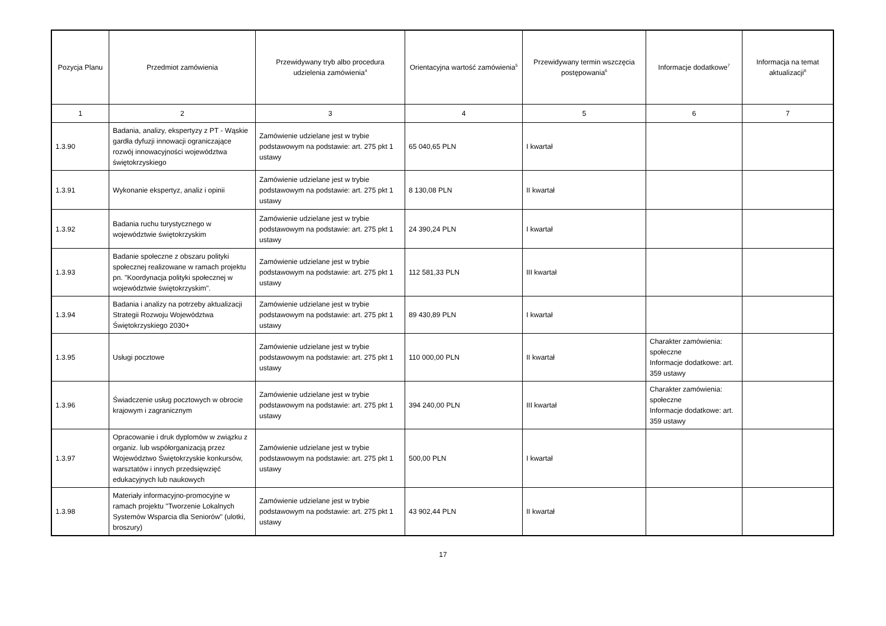| Pozycja Planu | Przedmiot zamówienia | Przewidywany tryb albo procedura udzielenia zamówienia<sup>4</sup> | Orientacyjna wartość zamówienia<sup>5</sup> | Przewidywany termin wszczęcia postępowania<sup>6</sup> | Informacje dodatkowe<sup>7</sup> | Informacja na temat aktualizacji<sup>8</sup> |
| --- | --- | --- | --- | --- | --- | --- |
| 1 | 2 | 3 | 4 | 5 | 6 | 7 |
| 1.3.90 | Badania, analizy, ekspertyzy z PT - Wąskie gardła dyfuzji innowacji ograniczające rozwój innowacyjności województwa świętokrzyskiego | Zamówienie udzielane jest w trybie podstawowym na podstawie: art. 275 pkt 1 ustawy | 65 040,65 PLN | I kwartał | | |
| 1.3.91 | Wykonanie ekspertyz, analiz i opinii | Zamówienie udzielane jest w trybie podstawowym na podstawie: art. 275 pkt 1 ustawy | 8 130,08 PLN | II kwartał | | |
| 1.3.92 | Badania ruchu turystycznego w województwie świętokrzyskim | Zamówienie udzielane jest w trybie podstawowym na podstawie: art. 275 pkt 1 ustawy | 24 390,24 PLN | I kwartał | | |
| 1.3.93 | Badanie społeczne z obszaru polityki społecznej realizowane w ramach projektu pn. "Koordynacja polityki społecznej w województwie świętokrzyskim". | Zamówienie udzielane jest w trybie podstawowym na podstawie: art. 275 pkt 1 ustawy | 112 581,33 PLN | III kwartał | | |
| 1.3.94 | Badania i analizy na potrzeby aktualizacji Strategii Rozwoju Województwa Świętokrzyskiego 2030+ | Zamówienie udzielane jest w trybie podstawowym na podstawie: art. 275 pkt 1 ustawy | 89 430,89 PLN | I kwartał | | |
| 1.3.95 | Usługi pocztowe | Zamówienie udzielane jest w trybie podstawowym na podstawie: art. 275 pkt 1 ustawy | 110 000,00 PLN | II kwartał | Charakter zamówienia: społeczne Informacje dodatkowe: art. 359 ustawy | |
| 1.3.96 | Świadczenie usług pocztowych w obrocie krajowym i zagranicznym | Zamówienie udzielane jest w trybie podstawowym na podstawie: art. 275 pkt 1 ustawy | 394 240,00 PLN | III kwartał | Charakter zamówienia: społeczne Informacje dodatkowe: art. 359 ustawy | |
| 1.3.97 | Opracowanie i druk dyplomów w związku z organiz. lub współorganizacją przez Województwo Świętokrzyskie konkursów, warsztatów i innych przedsięwzięć edukacyjnych lub naukowych | Zamówienie udzielane jest w trybie podstawowym na podstawie: art. 275 pkt 1 ustawy | 500,00 PLN | I kwartał | | |
| 1.3.98 | Materiały informacyjno-promocyjne w ramach projektu "Tworzenie Lokalnych Systemów Wsparcia dla Seniorów" (ulotki, broszury) | Zamówienie udzielane jest w trybie podstawowym na podstawie: art. 275 pkt 1 ustawy | 43 902,44 PLN | II kwartał | | |
17